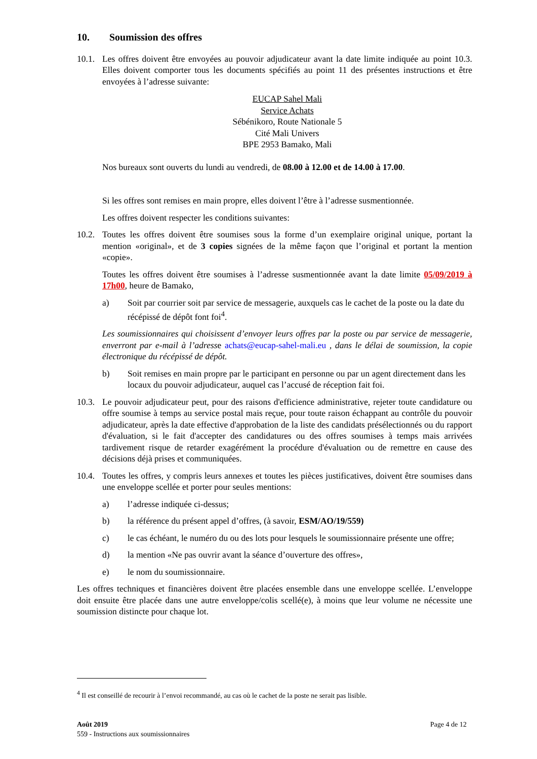10. Soumission des offres
10.1.
Les offres doivent être envoyées au pouvoir adjudicateur avant la date limite indiquée au point 10.3. Elles doivent comporter tous les documents spécifiés au point 11 des présentes instructions et être envoyées à l’adresse suivante:
EUCAP Sahel Mali
Service Achats
Sébénikoro, Route Nationale 5
Cité Mali Univers
BPE 2953 Bamako, Mali
Nos bureaux sont ouverts du lundi au vendredi, de 08.00 à 12.00 et de 14.00 à 17.00.
Si les offres sont remises en main propre, elles doivent l’être à l’adresse susmentionnée.
Les offres doivent respecter les conditions suivantes:
10.2.
Toutes les offres doivent être soumises sous la forme d’un exemplaire original unique, portant la mention «original», et de 3 copies signées de la même façon que l’original et portant la mention «copie».
Toutes les offres doivent être soumises à l’adresse susmentionnée avant la date limite 05/09/2019 à 17h00, heure de Bamako,
a) Soit par courrier soit par service de messagerie, auxquels cas le cachet de la poste ou la date du récépissé de dépôt font foi<sup>4</sup>.
Les soumissionnaires qui choisissent d’envoyer leurs offres par la poste ou par service de messagerie, enverront par e-mail à l’adresse achats@eucap-sahel-mali.eu , dans le délai de soumission, la copie électronique du récépissé de dépôt.
b) Soit remises en main propre par le participant en personne ou par un agent directement dans les locaux du pouvoir adjudicateur, auquel cas l’accusé de réception fait foi.
10.3.
Le pouvoir adjudicateur peut, pour des raisons d'efficience administrative, rejeter toute candidature ou offre soumise à temps au service postal mais reçue, pour toute raison échappant au contrôle du pouvoir adjudicateur, après la date effective d'approbation de la liste des candidats présélectionnés ou du rapport d'évaluation, si le fait d'accepter des candidatures ou des offres soumises à temps mais arrivées tardivement risque de retarder exagérément la procédure d'évaluation ou de remettre en cause des décisions déjà prises et communiquées.
10.4.
Toutes les offres, y compris leurs annexes et toutes les pièces justificatives, doivent être soumises dans une enveloppe scellée et porter pour seules mentions:
a) l’adresse indiquée ci-dessus;
b) la référence du présent appel d’offres, (à savoir, ESM/AO/19/559)
c) le cas échéant, le numéro du ou des lots pour lesquels le soumissionnaire présente une offre;
d) la mention «Ne pas ouvrir avant la séance d’ouverture des offres»,
e) le nom du soumissionnaire.
Les offres techniques et financières doivent être placées ensemble dans une enveloppe scellée. L’enveloppe doit ensuite être placée dans une autre enveloppe/colis scellé(e), à moins que leur volume ne nécessite une soumission distincte pour chaque lot.
<sup>4</sup> Il est conseillé de recourir à l’envoi recommandé, au cas où le cachet de la poste ne serait pas lisible.
Août 2019
559 - Instructions aux soumissionnaires
Page 4 de 12